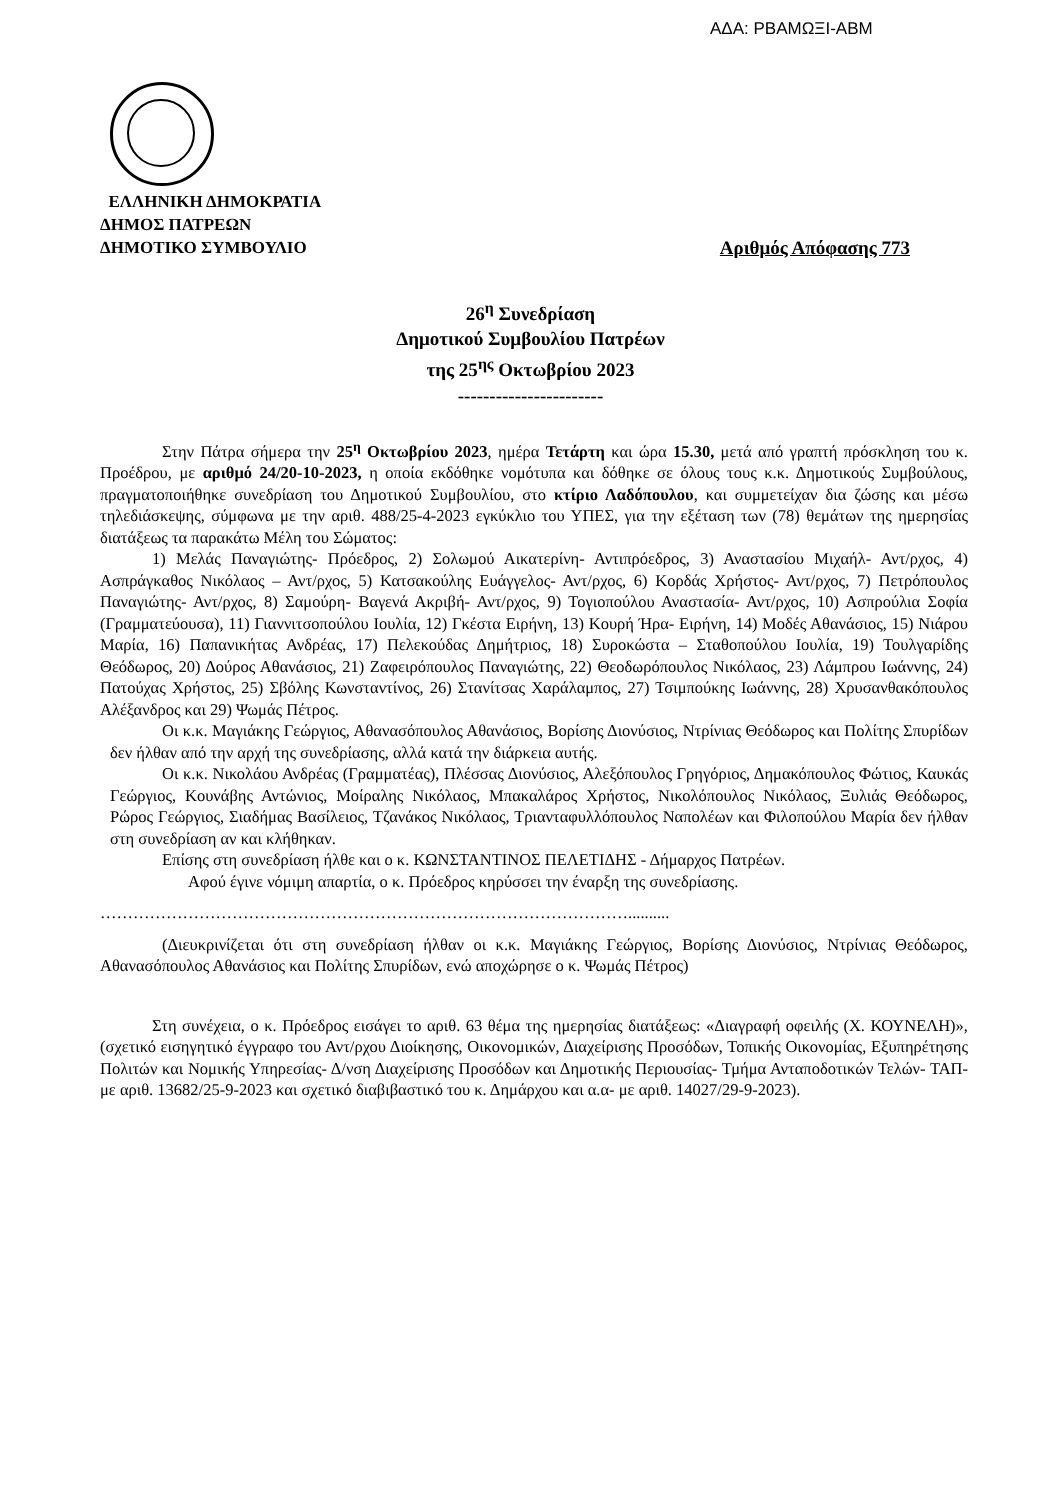ΑΔΑ: ΡΒΑΜΩΞΙ-ΑΒΜ
ΕΛΛΗΝΙΚΗ ΔΗΜΟΚΡΑΤΙΑ
ΔΗΜΟΣ ΠΑΤΡΕΩΝ
ΔΗΜΟΤΙΚΟ ΣΥΜΒΟΥΛΙΟ Αριθμός Απόφασης 773
26<sup>η</sup> Συνεδρίαση
Δημοτικού Συμβουλίου Πατρέων
της 25<sup>ης</sup> Οκτωβρίου 2023
-----------------------
Στην Πάτρα σήμερα την 25<sup>η</sup> Οκτωβρίου 2023, ημέρα Τετάρτη και ώρα 15.30, μετά από γραπτή πρόσκληση του κ. Προέδρου, με αριθμό 24/20-10-2023, η οποία εκδόθηκε νομότυπα και δόθηκε σε όλους τους κ.κ. Δημοτικούς Συμβούλους, πραγματοποιήθηκε συνεδρίαση του Δημοτικού Συμβουλίου, στο κτίριο Λαδόπουλου, και συμμετείχαν δια ζώσης και μέσω τηλεδιάσκεψης, σύμφωνα με την αριθ. 488/25-4-2023 εγκύκλιο του ΥΠΕΣ, για την εξέταση των (78) θεμάτων της ημερησίας διατάξεως τα παρακάτω Μέλη του Σώματος:
1) Μελάς Παναγιώτης- Πρόεδρος, 2) Σολωμού Αικατερίνη- Αντιπρόεδρος, 3) Αναστασίου Μιχαήλ- Αντ/ρχος, 4) Ασπράγκαθος Νικόλαος – Αντ/ρχος, 5) Κατσακούλης Ευάγγελος- Αντ/ρχος, 6) Κορδάς Χρήστος- Αντ/ρχος, 7) Πετρόπουλος Παναγιώτης- Αντ/ρχος, 8) Σαμούρη- Βαγενά Ακριβή- Αντ/ρχος, 9) Τογιοπούλου Αναστασία- Αντ/ρχος, 10) Ασπρούλια Σοφία (Γραμματεύουσα), 11) Γιαννιτσοπούλου Ιουλία, 12) Γκέστα Ειρήνη, 13) Κουρή Ήρα- Ειρήνη, 14) Μοδές Αθανάσιος, 15) Νιάρου Μαρία, 16) Παπανικήτας Ανδρέας, 17) Πελεκούδας Δημήτριος, 18) Συροκώστα – Σταθοπούλου Ιουλία, 19) Τουλγαρίδης Θεόδωρος, 20) Δούρος Αθανάσιος, 21) Ζαφειρόπουλος Παναγιώτης, 22) Θεοδωρόπουλος Νικόλαος, 23) Λάμπρου Ιωάννης, 24) Πατούχας Χρήστος, 25) Σβόλης Κωνσταντίνος, 26) Στανίτσας Χαράλαμπος, 27) Τσιμπούκης Ιωάννης, 28) Χρυσανθακόπουλος Αλέξανδρος και 29) Ψωμάς Πέτρος.
Οι κ.κ. Μαγιάκης Γεώργιος, Αθανασόπουλος Αθανάσιος, Βορίσης Διονύσιος, Ντρίνιας Θεόδωρος και Πολίτης Σπυρίδων δεν ήλθαν από την αρχή της συνεδρίασης, αλλά κατά την διάρκεια αυτής.
Οι κ.κ. Νικολάου Ανδρέας (Γραμματέας), Πλέσσας Διονύσιος, Αλεξόπουλος Γρηγόριος, Δημακόπουλος Φώτιος, Καυκάς Γεώργιος, Κουνάβης Αντώνιος, Μοίραλης Νικόλαος, Μπακαλάρος Χρήστος, Νικολόπουλος Νικόλαος, Ξυλιάς Θεόδωρος, Ρώρος Γεώργιος, Σιαδήμας Βασίλειος, Τζανάκος Νικόλαος, Τριανταφυλλόπουλος Ναπολέων και Φιλοπούλου Μαρία δεν ήλθαν στη συνεδρίαση αν και κλήθηκαν.
Επίσης στη συνεδρίαση ήλθε και ο κ. ΚΩΝΣΤΑΝΤΙΝΟΣ ΠΕΛΕΤΙΔΗΣ - Δήμαρχος Πατρέων.
Αφού έγινε νόμιμη απαρτία, ο κ. Πρόεδρος κηρύσσει την έναρξη της συνεδρίασης.
……………………………………………………………………………………..........
(Διευκρινίζεται ότι στη συνεδρίαση ήλθαν οι κ.κ. Μαγιάκης Γεώργιος, Βορίσης Διονύσιος, Ντρίνιας Θεόδωρος, Αθανασόπουλος Αθανάσιος και Πολίτης Σπυρίδων, ενώ αποχώρησε ο κ. Ψωμάς Πέτρος)
Στη συνέχεια, ο κ. Πρόεδρος εισάγει το αριθ. 63 θέμα της ημερησίας διατάξεως: «Διαγραφή οφειλής (Χ. ΚΟΥΝΕΛΗ)», (σχετικό εισηγητικό έγγραφο του Αντ/ρχου Διοίκησης, Οικονομικών, Διαχείρισης Προσόδων, Τοπικής Οικονομίας, Εξυπηρέτησης Πολιτών και Νομικής Υπηρεσίας- Δ/νση Διαχείρισης Προσόδων και Δημοτικής Περιουσίας- Τμήμα Ανταποδοτικών Τελών- ΤΑΠ- με αριθ. 13682/25-9-2023 και σχετικό διαβιβαστικό του κ. Δημάρχου και α.α- με αριθ. 14027/29-9-2023).